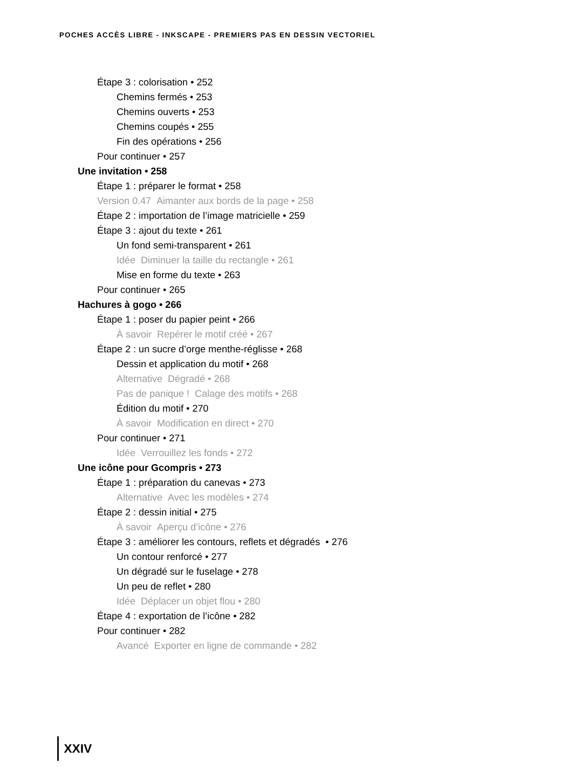POCHES ACCÈS LIBRE - INKSCAPE - PREMIERS PAS EN DESSIN VECTORIEL
Étape 3 : colorisation • 252
Chemins fermés • 253
Chemins ouverts • 253
Chemins coupés • 255
Fin des opérations • 256
Pour continuer • 257
Une invitation • 258
Étape 1 : préparer le format • 258
Version 0.47 Aimanter aux bords de la page • 258
Étape 2 : importation de l’image matricielle • 259
Étape 3 : ajout du texte • 261
Un fond semi-transparent • 261
Idée Diminuer la taille du rectangle • 261
Mise en forme du texte • 263
Pour continuer • 265
Hachures à gogo • 266
Étape 1 : poser du papier peint • 266
À savoir Repérer le motif créé • 267
Étape 2 : un sucre d’orge menthe-réglisse • 268
Dessin et application du motif • 268
Alternative Dégradé • 268
Pas de panique ! Calage des motifs • 268
Édition du motif • 270
À savoir Modification en direct • 270
Pour continuer • 271
Idée Verrouillez les fonds • 272
Une icône pour Gcompris • 273
Étape 1 : préparation du canevas • 273
Alternative Avec les modèles • 274
Étape 2 : dessin initial • 275
À savoir Aperçu d’icône • 276
Étape 3 : améliorer les contours, reflets et dégradés • 276
Un contour renforcé • 277
Un dégradé sur le fuselage • 278
Un peu de reflet • 280
Idée Déplacer un objet flou • 280
Étape 4 : exportation de l’icône • 282
Pour continuer • 282
Avancé Exporter en ligne de commande • 282
XXIV